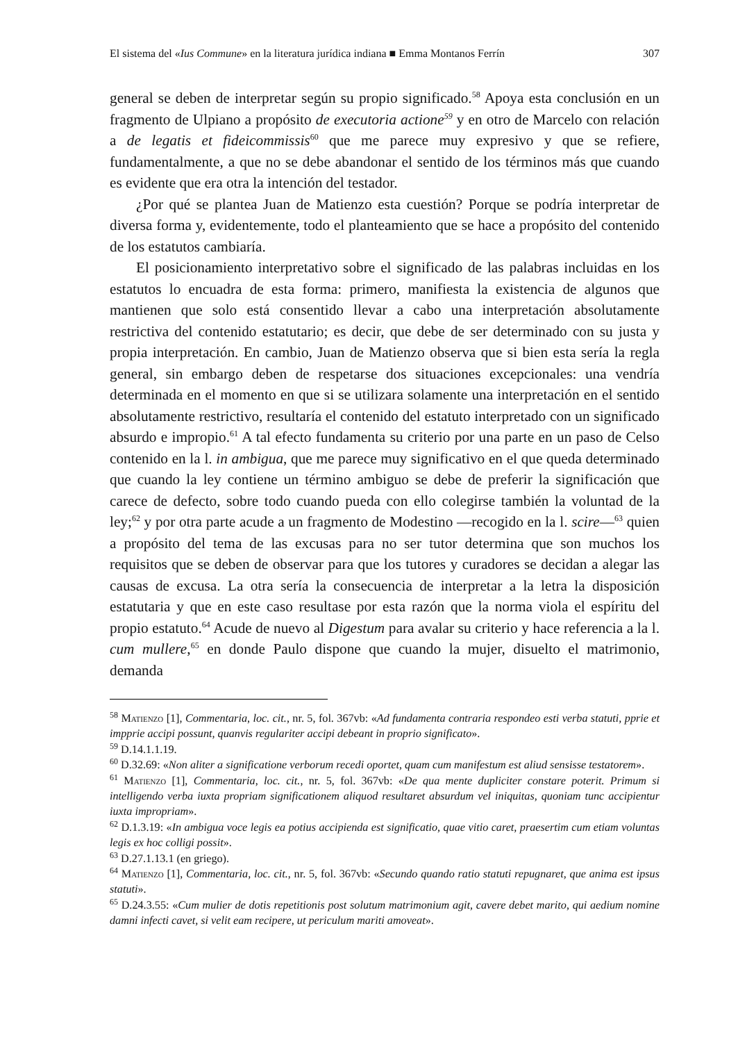El sistema del «Ius Commune» en la literatura jurídica indiana ■ Emma Montanos Ferrín 307
general se deben de interpretar según su propio significado.<sup>58</sup> Apoya esta conclusión en un fragmento de Ulpiano a propósito de executoria actione<sup>59</sup> y en otro de Marcelo con relación a de legatis et fideicommissis<sup>60</sup> que me parece muy expresivo y que se refiere, fundamentalmente, a que no se debe abandonar el sentido de los términos más que cuando es evidente que era otra la intención del testador.
¿Por qué se plantea Juan de Matienzo esta cuestión? Porque se podría interpretar de diversa forma y, evidentemente, todo el planteamiento que se hace a propósito del contenido de los estatutos cambiaría.
El posicionamiento interpretativo sobre el significado de las palabras incluidas en los estatutos lo encuadra de esta forma: primero, manifiesta la existencia de algunos que mantienen que solo está consentido llevar a cabo una interpretación absolutamente restrictiva del contenido estatutario; es decir, que debe de ser determinado con su justa y propia interpretación. En cambio, Juan de Matienzo observa que si bien esta sería la regla general, sin embargo deben de respetarse dos situaciones excepcionales: una vendría determinada en el momento en que si se utilizara solamente una interpretación en el sentido absolutamente restrictivo, resultaría el contenido del estatuto interpretado con un significado absurdo e impropio.<sup>61</sup> A tal efecto fundamenta su criterio por una parte en un paso de Celso contenido en la l. in ambigua, que me parece muy significativo en el que queda determinado que cuando la ley contiene un término ambiguo se debe de preferir la significación que carece de defecto, sobre todo cuando pueda con ello colegirse también la voluntad de la ley;<sup>62</sup> y por otra parte acude a un fragmento de Modestino —recogido en la l. scire—<sup>63</sup> quien a propósito del tema de las excusas para no ser tutor determina que son muchos los requisitos que se deben de observar para que los tutores y curadores se decidan a alegar las causas de excusa. La otra sería la consecuencia de interpretar a la letra la disposición estatutaria y que en este caso resultase por esta razón que la norma viola el espíritu del propio estatuto.<sup>64</sup> Acude de nuevo al Digestum para avalar su criterio y hace referencia a la l. cum mullere,<sup>65</sup> en donde Paulo dispone que cuando la mujer, disuelto el matrimonio, demanda
<sup>58</sup> Matienzo [1], Commentaria, loc. cit., nr. 5, fol. 367vb: «Ad fundamenta contraria respondeo esti verba statuti, pprie et impprie accipi possunt, quanvis regulariter accipi debeant in proprio significato».
<sup>59</sup> D.14.1.1.19.
<sup>60</sup> D.32.69: «Non aliter a significatione verborum recedi oportet, quam cum manifestum est aliud sensisse testatorem».
<sup>61</sup> Matienzo [1], Commentaria, loc. cit., nr. 5, fol. 367vb: «De qua mente dupliciter constare poterit. Primum si intelligendo verba iuxta propriam significationem aliquod resultaret absurdum vel iniquitas, quoniam tunc accipientur iuxta impropriam».
<sup>62</sup> D.1.3.19: «In ambigua voce legis ea potius accipienda est significatio, quae vitio caret, praesertim cum etiam voluntas legis ex hoc colligi possit».
<sup>63</sup> D.27.1.13.1 (en griego).
<sup>64</sup> Matienzo [1], Commentaria, loc. cit., nr. 5, fol. 367vb: «Secundo quando ratio statuti repugnaret, que anima est ipsus statuti».
<sup>65</sup> D.24.3.55: «Cum mulier de dotis repetitionis post solutum matrimonium agit, cavere debet marito, qui aedium nomine damni infecti cavet, si velit eam recipere, ut periculum mariti amoveat».